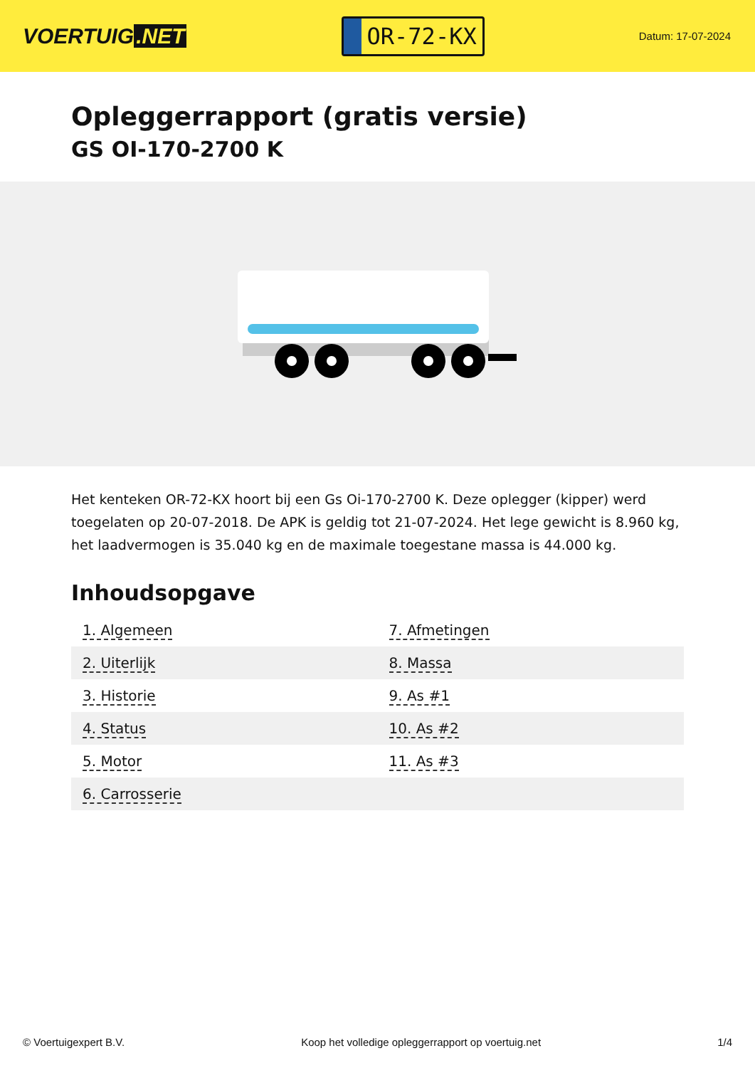VOERTUIG.NET
OR-72-KX
Datum: 17-07-2024
Opleggerrapport (gratis versie)
GS OI-170-2700 K
Het kenteken OR-72-KX hoort bij een Gs Oi-170-2700 K. Deze oplegger (kipper) werd toegelaten op 20-07-2018. De APK is geldig tot 21-07-2024. Het lege gewicht is 8.960 kg, het laadvermogen is 35.040 kg en de maximale toegestane massa is 44.000 kg.
Inhoudsopgave
| 1. Algemeen | 7. Afmetingen |
| 2. Uiterlijk | 8. Massa |
| 3. Historie | 9. As #1 |
| 4. Status | 10. As #2 |
| 5. Motor | 11. As #3 |
| 6. Carrosserie | |
© Voertuigexpert B.V. Koop het volledige opleggerrapport op voertuig.net 1/4